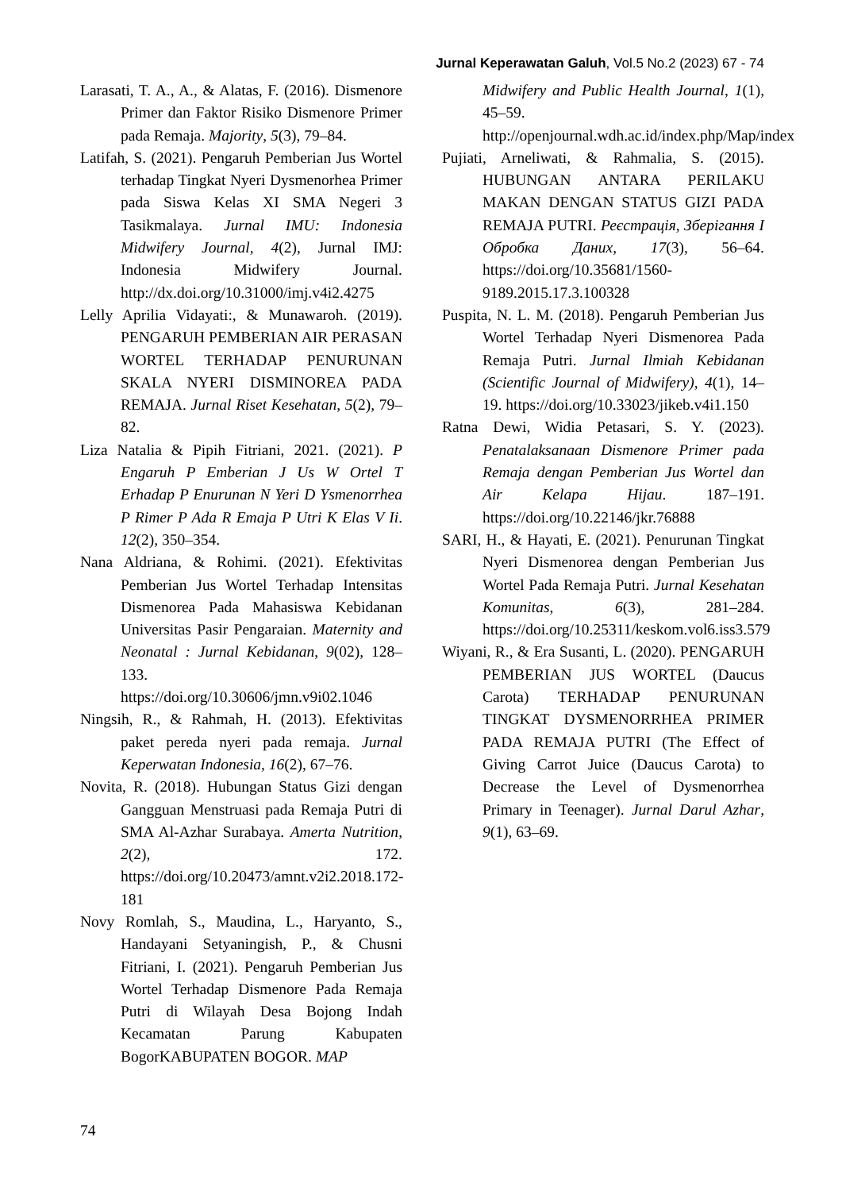Jurnal Keperawatan Galuh, Vol.5 No.2 (2023) 67 - 74
Larasati, T. A., A., & Alatas, F. (2016). Dismenore Primer dan Faktor Risiko Dismenore Primer pada Remaja. Majority, 5(3), 79–84.
Latifah, S. (2021). Pengaruh Pemberian Jus Wortel terhadap Tingkat Nyeri Dysmenorhea Primer pada Siswa Kelas XI SMA Negeri 3 Tasikmalaya. Jurnal IMU: Indonesia Midwifery Journal, 4(2), Jurnal IMJ: Indonesia Midwifery Journal. http://dx.doi.org/10.31000/imj.v4i2.4275
Lelly Aprilia Vidayati:, & Munawaroh. (2019). PENGARUH PEMBERIAN AIR PERASAN WORTEL TERHADAP PENURUNAN SKALA NYERI DISMINOREA PADA REMAJA. Jurnal Riset Kesehatan, 5(2), 79–82.
Liza Natalia & Pipih Fitriani, 2021. (2021). P Engaruh P Emberian J Us W Ortel T Erhadap P Enurunan N Yeri D Ysmenorrhea P Rimer P Ada R Emaja P Utri K Elas V Ii. 12(2), 350–354.
Nana Aldriana, & Rohimi. (2021). Efektivitas Pemberian Jus Wortel Terhadap Intensitas Dismenorea Pada Mahasiswa Kebidanan Universitas Pasir Pengaraian. Maternity and Neonatal : Jurnal Kebidanan, 9(02), 128–133. https://doi.org/10.30606/jmn.v9i02.1046
Ningsih, R., & Rahmah, H. (2013). Efektivitas paket pereda nyeri pada remaja. Jurnal Keperwatan Indonesia, 16(2), 67–76.
Novita, R. (2018). Hubungan Status Gizi dengan Gangguan Menstruasi pada Remaja Putri di SMA Al-Azhar Surabaya. Amerta Nutrition, 2(2), 172. https://doi.org/10.20473/amnt.v2i2.2018.172-181
Novy Romlah, S., Maudina, L., Haryanto, S., Handayani Setyaningish, P., & Chusni Fitriani, I. (2021). Pengaruh Pemberian Jus Wortel Terhadap Dismenore Pada Remaja Putri di Wilayah Desa Bojong Indah Kecamatan Parung Kabupaten BogorKABUPATEN BOGOR. MAP
Midwifery and Public Health Journal, 1(1), 45–59. http://openjournal.wdh.ac.id/index.php/Map/index
Pujiati, Arneliwati, & Rahmalia, S. (2015). HUBUNGAN ANTARA PERILAKU MAKAN DENGAN STATUS GIZI PADA REMAJA PUTRI. Реєстрація, Зберігання І Обробка Даних, 17(3), 56–64. https://doi.org/10.35681/1560-9189.2015.17.3.100328
Puspita, N. L. M. (2018). Pengaruh Pemberian Jus Wortel Terhadap Nyeri Dismenorea Pada Remaja Putri. Jurnal Ilmiah Kebidanan (Scientific Journal of Midwifery), 4(1), 14–19. https://doi.org/10.33023/jikeb.v4i1.150
Ratna Dewi, Widia Petasari, S. Y. (2023). Penatalaksanaan Dismenore Primer pada Remaja dengan Pemberian Jus Wortel dan Air Kelapa Hijau. 187–191. https://doi.org/10.22146/jkr.76888
SARI, H., & Hayati, E. (2021). Penurunan Tingkat Nyeri Dismenorea dengan Pemberian Jus Wortel Pada Remaja Putri. Jurnal Kesehatan Komunitas, 6(3), 281–284. https://doi.org/10.25311/keskom.vol6.iss3.579
Wiyani, R., & Era Susanti, L. (2020). PENGARUH PEMBERIAN JUS WORTEL (Daucus Carota) TERHADAP PENURUNAN TINGKAT DYSMENORRHEA PRIMER PADA REMAJA PUTRI (The Effect of Giving Carrot Juice (Daucus Carota) to Decrease the Level of Dysmenorrhea Primary in Teenager). Jurnal Darul Azhar, 9(1), 63–69.
74